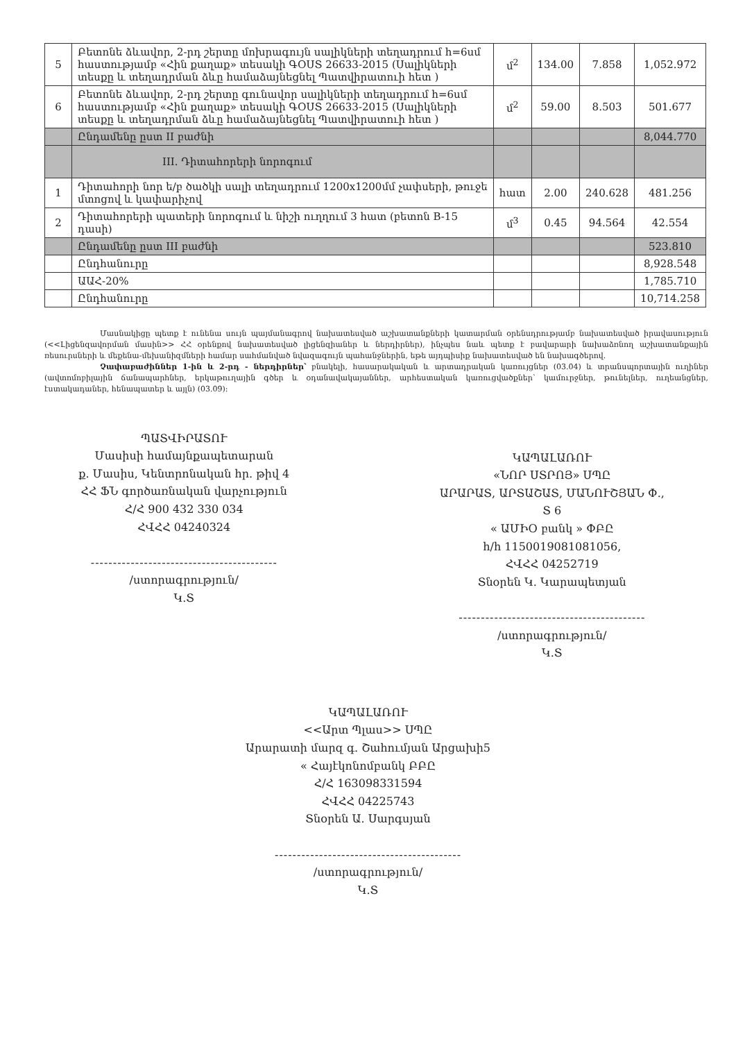| 5 | Բետոնե ձևավոր, 2-րդ շերտը մոխրագույն սալիկների տեղադրում h=6սմ հաստությամբ «Հին քաղաք» տեսակի ԳՕՍՏ 26633-2015 (Սալիկների տեսքը և տեղադրման ձևը համաձայնեցնել Պատվիրատուի հետ ) | մ<sup>2</sup> | 134.00 | 7.858 | 1,052.972 |
| 6 | Բետոնե ձևավոր, 2-րդ շերտը գունավոր սալիկների տեղադրում h=6սմ հաստությամբ «Հին քաղաք» տեսակի ԳՕՍՏ 26633-2015 (Սալիկների տեսքը և տեղադրման ձևը համաձայնեցնել Պատվիրատուի հետ ) | մ<sup>2</sup> | 59.00 | 8.503 | 501.677 |
| | Ընդամենը ըստ II բաժնի | | | | 8,044.770 |
| | III. Դիտահորերի նորոգում | | | | |
| 1 | Դիտահորի նոր ե/բ ծածկի սալի տեղադրում 1200x1200մմ չափսերի, թուջե մտոցով և կափարիչով | հատ | 2.00 | 240.628 | 481.256 |
| 2 | Դիտահորերի պատերի նորոգում և նիշի ուղղում 3 հատ (բետոն B-15 դասի) | մ<sup>3</sup> | 0.45 | 94.564 | 42.554 |
| | Ընդամենը ըստ III բաժնի | | | | 523.810 |
| | Ընդհանուրը | | | | 8,928.548 |
| | ԱԱՀ-20% | | | | 1,785.710 |
| | Ընդհանուրը | | | | 10,714.258 |
Մասնակիցը պետք է ունենա սույն պայմանագրով նախատեսված աշխատանքների կատարման օրենսդրությամբ նախատեսված իրավասություն (<<Լիցենզավորման մասին>> ՀՀ օրենքով նախատեսված լիցենզիաներ և ներդիրներ), ինչպես նաև պետք է բավարարի նախաձռնող աշխատանքային ռեսուրսների և մեքենա-մեխանիզմների համար սահմանված նվազագույն պահանջներին, եթե այդպիսիք նախատեսված են նախագծերով.
Չափաբաժիններ 1-ին և 2-րդ - ներդիրներ՝ բնակելի, հասարակական և արտադրական կառույցներ (03.04) և տրանսպորտային ուղիներ (ավտոմոբիլային ճանապարհներ, երկաթուղային գծեր և օդանավակայաններ, արհեստական կառուցվածքներ՝ կամուրջներ, թունելներ, ուղեանցներ, էստակադաներ, հենապատեր և այլն) (03.09):
ՊԱՏՎԻՐԱՏՈՒ
Մասիսի համայնքապետարան
ք. Մասիս, Կենտրոնական հր. թիվ 4
ՀՀ ՖՆ գործառնական վարչություն
Հ/Հ 900 432 330 034
ՀՎՀՀ 04240324
------------------------------------------
/ստորագրություն/
Կ.Տ
ԿԱՊԱԼԱՌՈՒ
«ՆՈՐ ՍՏՐՈՅ» ՍՊԸ
ԱՐԱՐԱՏ, ԱՐՏԱՇԱՏ, ՄԱՆՈՒՇՅԱՆ Փ.,
Տ 6
« ԱՄԻՕ բանկ » ՓԲԸ
h/h 1150019081081056,
ՀՎՀՀ 04252719
Տնօրեն Կ. Կարապետյան
------------------------------------------
/ստորագրություն/
Կ.Տ
ԿԱՊԱԼԱՌՈՒ
<<Արտ Պլաս>> ՍՊԸ
Արարատի մարզ գ. Շահումյան Արցախի5
« Հայէկոնոմբանկ ԲԲԸ
Հ/Հ 163098331594
ՀՎՀՀ 04225743
Տնօրեն Ա. Սարգսյան
------------------------------------------
/ստորագրություն/
Կ.Տ